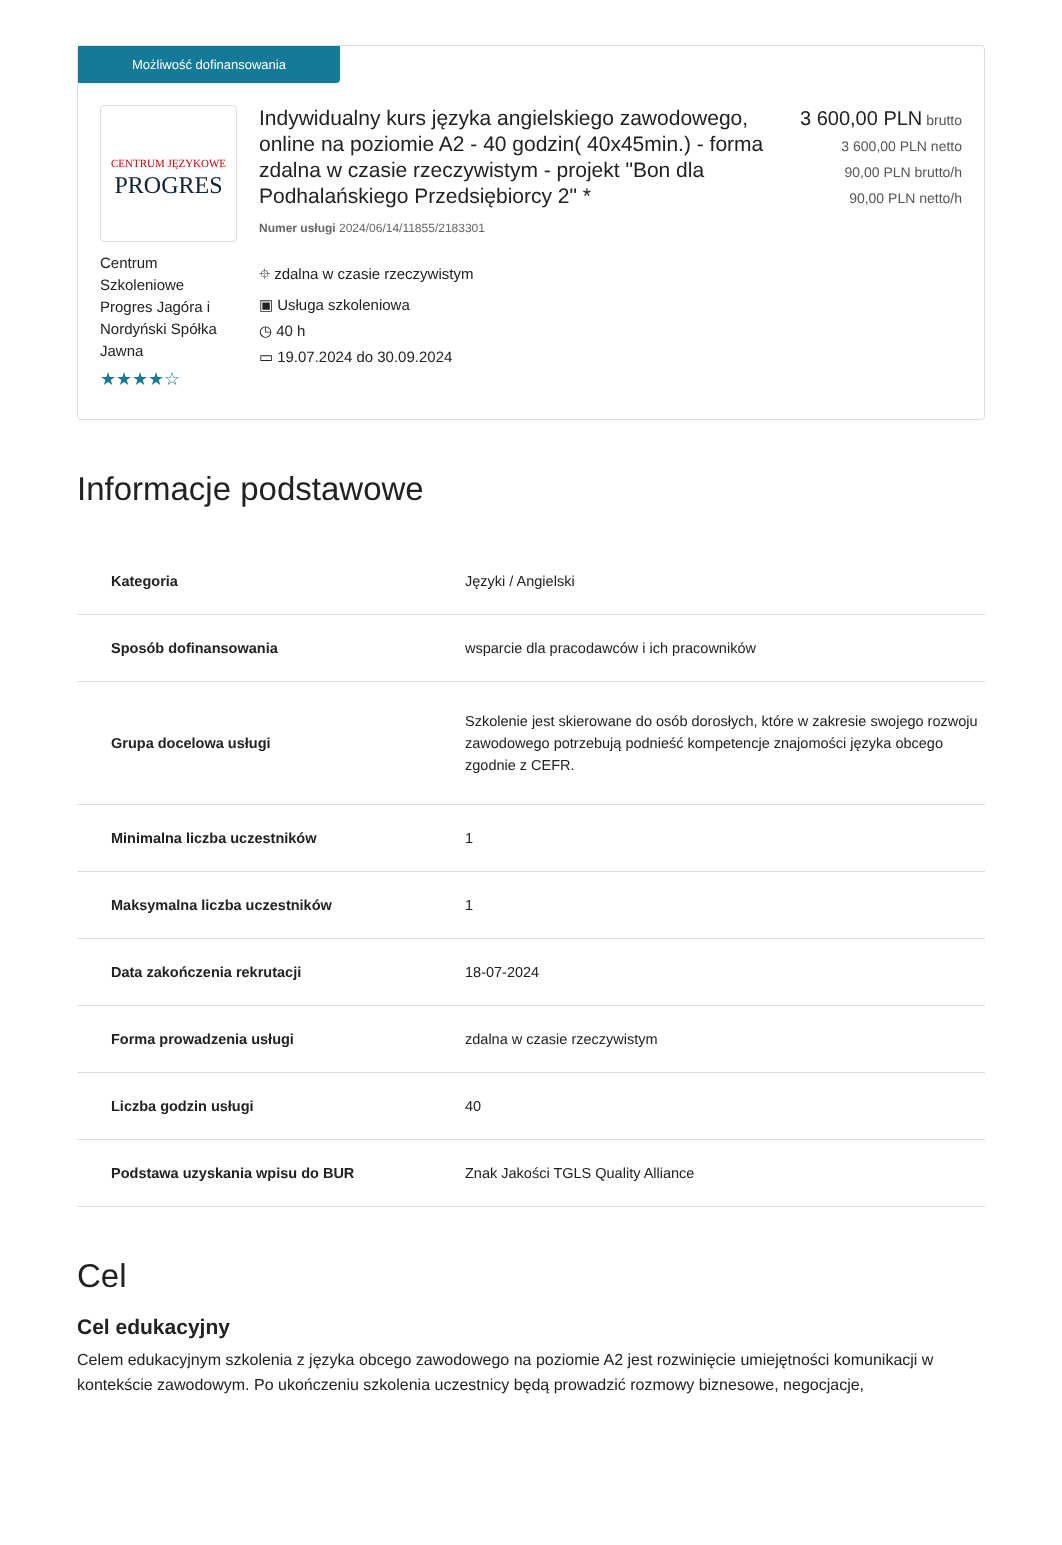Możliwość dofinansowania
CENTRUM JĘZYKOWE
PROGRES
Centrum Szkoleniowe Progres Jagóra i Nordyński Spółka Jawna
★★★★☆
Indywidualny kurs języka angielskiego zawodowego, online na poziomie A2 - 40 godzin( 40x45min.) - forma zdalna w czasie rzeczywistym - projekt "Bon dla Podhalańskiego Przedsiębiorcy 2" *
Numer usługi 2024/06/14/11855/2183301
⌖ zdalna w czasie rzeczywistym
▣ Usługa szkoleniowa
◷ 40 h
▭ 19.07.2024 do 30.09.2024
3 600,00 PLN brutto
3 600,00 PLN netto
90,00 PLN brutto/h
90,00 PLN netto/h
Informacje podstawowe
| Kategoria | Języki / Angielski |
| Sposób dofinansowania | wsparcie dla pracodawców i ich pracowników |
| Grupa docelowa usługi | Szkolenie jest skierowane do osób dorosłych, które w zakresie swojego rozwoju zawodowego potrzebują podnieść kompetencje znajomości języka obcego zgodnie z CEFR. |
| Minimalna liczba uczestników | 1 |
| Maksymalna liczba uczestników | 1 |
| Data zakończenia rekrutacji | 18-07-2024 |
| Forma prowadzenia usługi | zdalna w czasie rzeczywistym |
| Liczba godzin usługi | 40 |
| Podstawa uzyskania wpisu do BUR | Znak Jakości TGLS Quality Alliance |
Cel
Cel edukacyjny
Celem edukacyjnym szkolenia z języka obcego zawodowego na poziomie A2 jest rozwinięcie umiejętności komunikacji w kontekście zawodowym. Po ukończeniu szkolenia uczestnicy będą prowadzić rozmowy biznesowe, negocjacje,